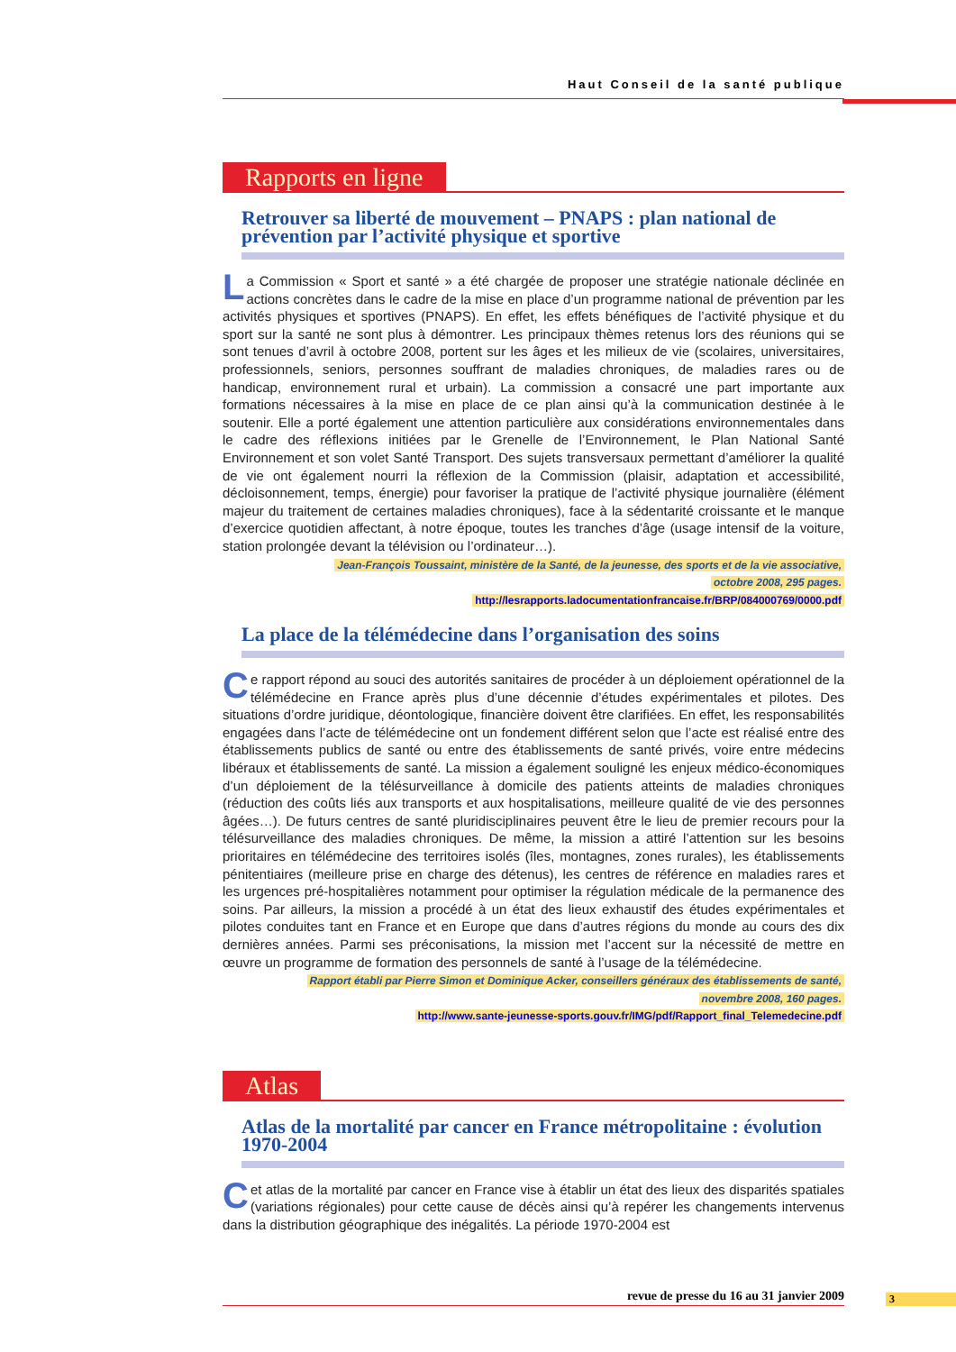Haut Conseil de la santé publique
Rapports en ligne
Retrouver sa liberté de mouvement – PNAPS : plan national de prévention par l’activité physique et sportive
La Commission « Sport et santé » a été chargée de proposer une stratégie nationale déclinée en actions concrètes dans le cadre de la mise en place d’un programme national de prévention par les activités physiques et sportives (PNAPS). En effet, les effets bénéfiques de l’activité physique et du sport sur la santé ne sont plus à démontrer. Les principaux thèmes retenus lors des réunions qui se sont tenues d’avril à octobre 2008, portent sur les âges et les milieux de vie (scolaires, universitaires, professionnels, seniors, personnes souffrant de maladies chroniques, de maladies rares ou de handicap, environnement rural et urbain). La commission a consacré une part importante aux formations nécessaires à la mise en place de ce plan ainsi qu’à la communication destinée à le soutenir. Elle a porté également une attention particulière aux considérations environnementales dans le cadre des réflexions initiées par le Grenelle de l’Environnement, le Plan National Santé Environnement et son volet Santé Transport. Des sujets transversaux permettant d’améliorer la qualité de vie ont également nourri la réflexion de la Commission (plaisir, adaptation et accessibilité, décloisonnement, temps, énergie) pour favoriser la pratique de l’activité physique journalière (élément majeur du traitement de certaines maladies chroniques), face à la sédentarité croissante et le manque d’exercice quotidien affectant, à notre époque, toutes les tranches d’âge (usage intensif de la voiture, station prolongée devant la télévision ou l’ordinateur…).
Jean-François Toussaint, ministère de la Santé, de la jeunesse, des sports et de la vie associative,
octobre 2008, 295 pages.
http://lesrapports.ladocumentationfrancaise.fr/BRP/084000769/0000.pdf
La place de la télémédecine dans l’organisation des soins
Ce rapport répond au souci des autorités sanitaires de procéder à un déploiement opérationnel de la télémédecine en France après plus d’une décennie d’études expérimentales et pilotes. Des situations d’ordre juridique, déontologique, financière doivent être clarifiées. En effet, les responsabilités engagées dans l’acte de télémédecine ont un fondement différent selon que l’acte est réalisé entre des établissements publics de santé ou entre des établissements de santé privés, voire entre médecins libéraux et établissements de santé. La mission a également souligné les enjeux médico-économiques d’un déploiement de la télésurveillance à domicile des patients atteints de maladies chroniques (réduction des coûts liés aux transports et aux hospitalisations, meilleure qualité de vie des personnes âgées…). De futurs centres de santé pluridisciplinaires peuvent être le lieu de premier recours pour la télésurveillance des maladies chroniques. De même, la mission a attiré l’attention sur les besoins prioritaires en télémédecine des territoires isolés (îles, montagnes, zones rurales), les établissements pénitentiaires (meilleure prise en charge des détenus), les centres de référence en maladies rares et les urgences pré-hospitalières notamment pour optimiser la régulation médicale de la permanence des soins. Par ailleurs, la mission a procédé à un état des lieux exhaustif des études expérimentales et pilotes conduites tant en France et en Europe que dans d’autres régions du monde au cours des dix dernières années. Parmi ses préconisations, la mission met l’accent sur la nécessité de mettre en œuvre un programme de formation des personnels de santé à l’usage de la télémédecine.
Rapport établi par Pierre Simon et Dominique Acker, conseillers généraux des établissements de santé,
novembre 2008, 160 pages.
http://www.sante-jeunesse-sports.gouv.fr/IMG/pdf/Rapport_final_Telemedecine.pdf
Atlas
Atlas de la mortalité par cancer en France métropolitaine : évolution 1970-2004
Cet atlas de la mortalité par cancer en France vise à établir un état des lieux des disparités spatiales (variations régionales) pour cette cause de décès ainsi qu’à repérer les changements intervenus dans la distribution géographique des inégalités. La période 1970-2004 est
revue de presse du 16 au 31 janvier 2009 3